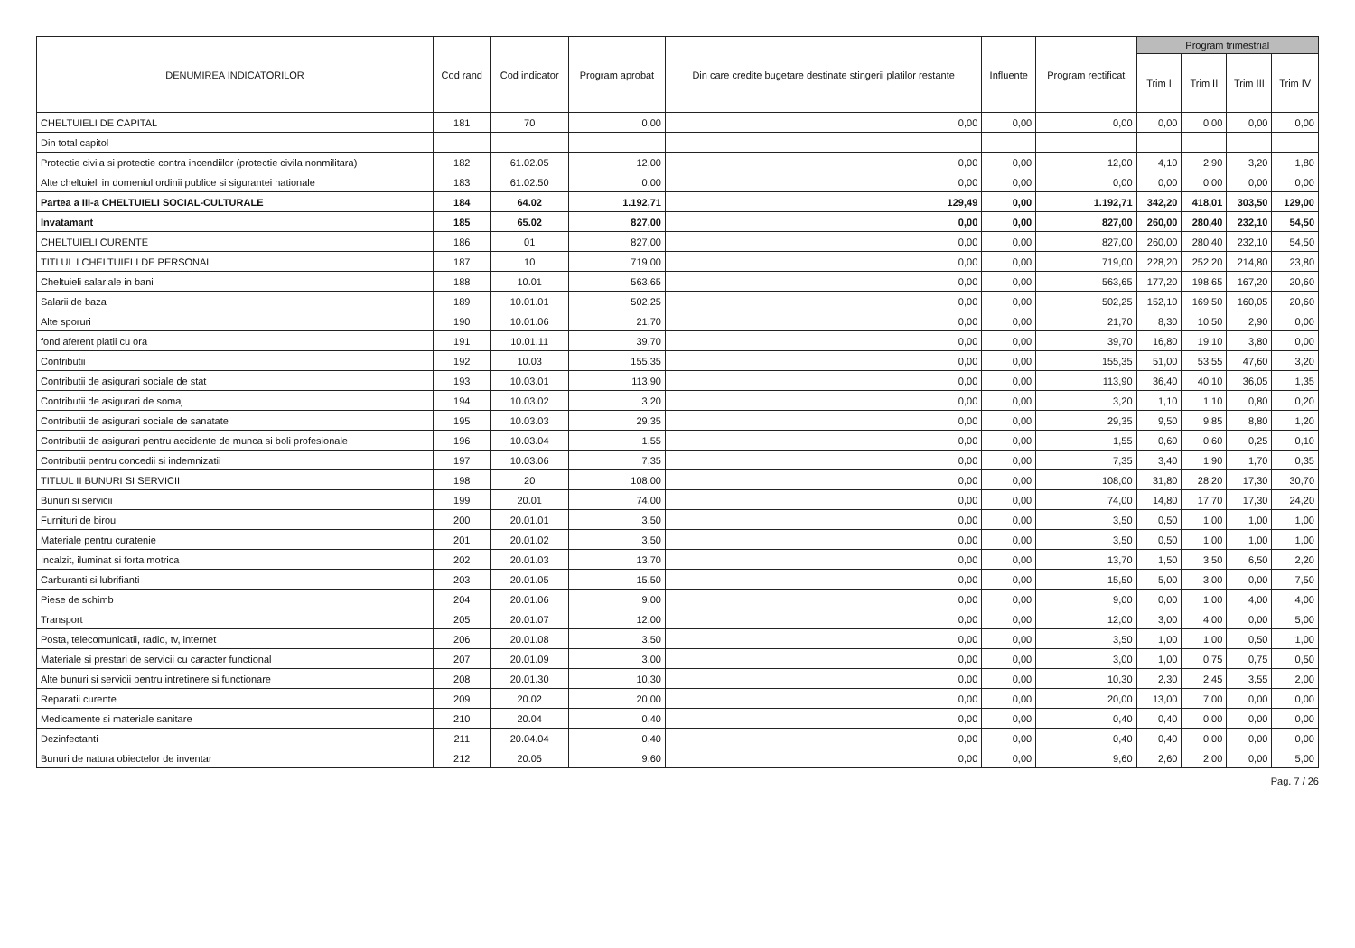| DENUMIREA INDICATORILOR | Cod rand | Cod indicator | Program aprobat | Din care credite bugetare destinate stingerii platilor restante | Influente | Program rectificat | Program trimestrial | | | |
| --- | --- | --- | --- | --- | --- | --- | --- | --- | --- | --- |
| | | | | | | | Trim I | Trim II | Trim III | Trim IV |
| CHELTUIELI DE CAPITAL | 181 | 70 | 0,00 | 0,00 | 0,00 | 0,00 | 0,00 | 0,00 | 0,00 | 0,00 |
| Din total capitol | | | | | | | | | | |
| Protectie civila si protectie contra incendiilor (protectie civila nonmilitara) | 182 | 61.02.05 | 12,00 | 0,00 | 0,00 | 12,00 | 4,10 | 2,90 | 3,20 | 1,80 |
| Alte cheltuieli in domeniul ordinii publice si sigurantei nationale | 183 | 61.02.50 | 0,00 | 0,00 | 0,00 | 0,00 | 0,00 | 0,00 | 0,00 | 0,00 |
| Partea a III-a CHELTUIELI SOCIAL-CULTURALE | 184 | 64.02 | 1.192,71 | 129,49 | 0,00 | 1.192,71 | 342,20 | 418,01 | 303,50 | 129,00 |
| Invatamant | 185 | 65.02 | 827,00 | 0,00 | 0,00 | 827,00 | 260,00 | 280,40 | 232,10 | 54,50 |
| CHELTUIELI CURENTE | 186 | 01 | 827,00 | 0,00 | 0,00 | 827,00 | 260,00 | 280,40 | 232,10 | 54,50 |
| TITLUL I CHELTUIELI DE PERSONAL | 187 | 10 | 719,00 | 0,00 | 0,00 | 719,00 | 228,20 | 252,20 | 214,80 | 23,80 |
| Cheltuieli salariale in bani | 188 | 10.01 | 563,65 | 0,00 | 0,00 | 563,65 | 177,20 | 198,65 | 167,20 | 20,60 |
| Salarii de baza | 189 | 10.01.01 | 502,25 | 0,00 | 0,00 | 502,25 | 152,10 | 169,50 | 160,05 | 20,60 |
| Alte sporuri | 190 | 10.01.06 | 21,70 | 0,00 | 0,00 | 21,70 | 8,30 | 10,50 | 2,90 | 0,00 |
| fond aferent platii cu ora | 191 | 10.01.11 | 39,70 | 0,00 | 0,00 | 39,70 | 16,80 | 19,10 | 3,80 | 0,00 |
| Contributii | 192 | 10.03 | 155,35 | 0,00 | 0,00 | 155,35 | 51,00 | 53,55 | 47,60 | 3,20 |
| Contributii de asigurari sociale de stat | 193 | 10.03.01 | 113,90 | 0,00 | 0,00 | 113,90 | 36,40 | 40,10 | 36,05 | 1,35 |
| Contributii de asigurari de somaj | 194 | 10.03.02 | 3,20 | 0,00 | 0,00 | 3,20 | 1,10 | 1,10 | 0,80 | 0,20 |
| Contributii de asigurari sociale de sanatate | 195 | 10.03.03 | 29,35 | 0,00 | 0,00 | 29,35 | 9,50 | 9,85 | 8,80 | 1,20 |
| Contributii de asigurari pentru accidente de munca si boli profesionale | 196 | 10.03.04 | 1,55 | 0,00 | 0,00 | 1,55 | 0,60 | 0,60 | 0,25 | 0,10 |
| Contributii pentru concedii si indemnizatii | 197 | 10.03.06 | 7,35 | 0,00 | 0,00 | 7,35 | 3,40 | 1,90 | 1,70 | 0,35 |
| TITLUL II BUNURI SI SERVICII | 198 | 20 | 108,00 | 0,00 | 0,00 | 108,00 | 31,80 | 28,20 | 17,30 | 30,70 |
| Bunuri si servicii | 199 | 20.01 | 74,00 | 0,00 | 0,00 | 74,00 | 14,80 | 17,70 | 17,30 | 24,20 |
| Furnituri de birou | 200 | 20.01.01 | 3,50 | 0,00 | 0,00 | 3,50 | 0,50 | 1,00 | 1,00 | 1,00 |
| Materiale pentru curatenie | 201 | 20.01.02 | 3,50 | 0,00 | 0,00 | 3,50 | 0,50 | 1,00 | 1,00 | 1,00 |
| Incalzit, iluminat si forta motrica | 202 | 20.01.03 | 13,70 | 0,00 | 0,00 | 13,70 | 1,50 | 3,50 | 6,50 | 2,20 |
| Carburanti si lubrifianti | 203 | 20.01.05 | 15,50 | 0,00 | 0,00 | 15,50 | 5,00 | 3,00 | 0,00 | 7,50 |
| Piese de schimb | 204 | 20.01.06 | 9,00 | 0,00 | 0,00 | 9,00 | 0,00 | 1,00 | 4,00 | 4,00 |
| Transport | 205 | 20.01.07 | 12,00 | 0,00 | 0,00 | 12,00 | 3,00 | 4,00 | 0,00 | 5,00 |
| Posta, telecomunicatii, radio, tv, internet | 206 | 20.01.08 | 3,50 | 0,00 | 0,00 | 3,50 | 1,00 | 1,00 | 0,50 | 1,00 |
| Materiale si prestari de servicii cu caracter functional | 207 | 20.01.09 | 3,00 | 0,00 | 0,00 | 3,00 | 1,00 | 0,75 | 0,75 | 0,50 |
| Alte bunuri si servicii pentru intretinere si functionare | 208 | 20.01.30 | 10,30 | 0,00 | 0,00 | 10,30 | 2,30 | 2,45 | 3,55 | 2,00 |
| Reparatii curente | 209 | 20.02 | 20,00 | 0,00 | 0,00 | 20,00 | 13,00 | 7,00 | 0,00 | 0,00 |
| Medicamente si materiale sanitare | 210 | 20.04 | 0,40 | 0,00 | 0,00 | 0,40 | 0,40 | 0,00 | 0,00 | 0,00 |
| Dezinfectanti | 211 | 20.04.04 | 0,40 | 0,00 | 0,00 | 0,40 | 0,40 | 0,00 | 0,00 | 0,00 |
| Bunuri de natura obiectelor de inventar | 212 | 20.05 | 9,60 | 0,00 | 0,00 | 9,60 | 2,60 | 2,00 | 0,00 | 5,00 |
Pag. 7 / 26